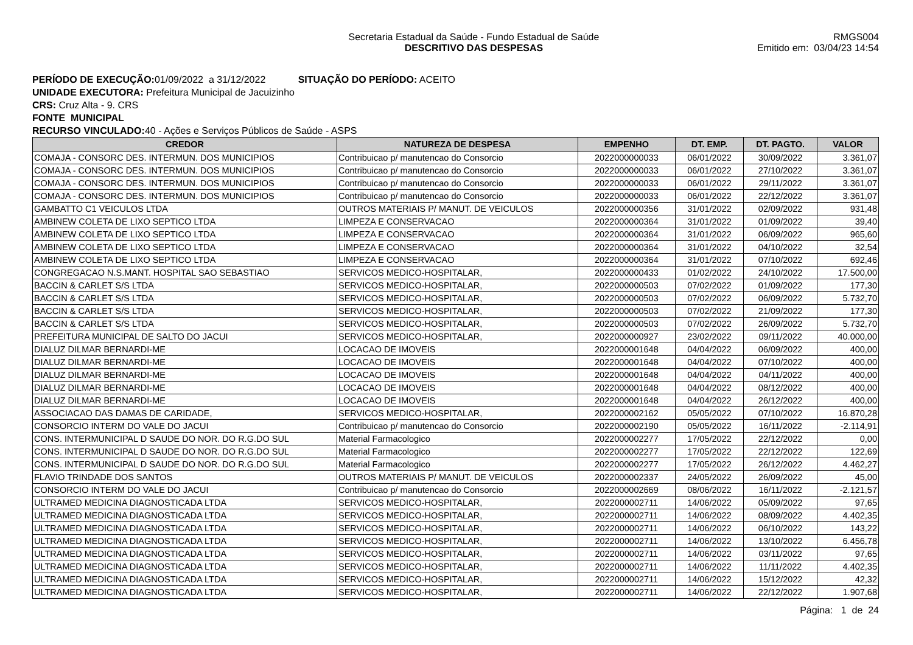Secretaria Estadual da Saúde - Fundo Estadual de Saúde
DESCRITIVO DAS DESPESAS
RMGS004
Emitido em: 03/04/23 14:54
PERÍODO DE EXECUÇÃO: 01/09/2022 a 31/12/2022 SITUAÇÃO DO PERÍODO: ACEITO
UNIDADE EXECUTORA: Prefeitura Municipal de Jacuizinho
CRS: Cruz Alta - 9. CRS
FONTE MUNICIPAL
RECURSO VINCULADO: 40 - Ações e Serviços Públicos de Saúde - ASPS
| CREDOR | NATUREZA DE DESPESA | EMPENHO | DT. EMP. | DT. PAGTO. | VALOR |
| --- | --- | --- | --- | --- | --- |
| COMAJA - CONSORC DES. INTERMUN. DOS MUNICIPIOS | Contribuicao p/ manutencao do Consorcio | 2022000000033 | 06/01/2022 | 30/09/2022 | 3.361,07 |
| COMAJA - CONSORC DES. INTERMUN. DOS MUNICIPIOS | Contribuicao p/ manutencao do Consorcio | 2022000000033 | 06/01/2022 | 27/10/2022 | 3.361,07 |
| COMAJA - CONSORC DES. INTERMUN. DOS MUNICIPIOS | Contribuicao p/ manutencao do Consorcio | 2022000000033 | 06/01/2022 | 29/11/2022 | 3.361,07 |
| COMAJA - CONSORC DES. INTERMUN. DOS MUNICIPIOS | Contribuicao p/ manutencao do Consorcio | 2022000000033 | 06/01/2022 | 22/12/2022 | 3.361,07 |
| GAMBATTO C1 VEICULOS LTDA | OUTROS MATERIAIS P/ MANUT. DE VEICULOS | 2022000000356 | 31/01/2022 | 02/09/2022 | 931,48 |
| AMBINEW COLETA DE LIXO SEPTICO LTDA | LIMPEZA E CONSERVACAO | 2022000000364 | 31/01/2022 | 01/09/2022 | 39,40 |
| AMBINEW COLETA DE LIXO SEPTICO LTDA | LIMPEZA E CONSERVACAO | 2022000000364 | 31/01/2022 | 06/09/2022 | 965,60 |
| AMBINEW COLETA DE LIXO SEPTICO LTDA | LIMPEZA E CONSERVACAO | 2022000000364 | 31/01/2022 | 04/10/2022 | 32,54 |
| AMBINEW COLETA DE LIXO SEPTICO LTDA | LIMPEZA E CONSERVACAO | 2022000000364 | 31/01/2022 | 07/10/2022 | 692,46 |
| CONGREGACAO N.S.MANT. HOSPITAL SAO SEBASTIAO | SERVICOS MEDICO-HOSPITALAR, | 2022000000433 | 01/02/2022 | 24/10/2022 | 17.500,00 |
| BACCIN & CARLET S/S LTDA | SERVICOS MEDICO-HOSPITALAR, | 2022000000503 | 07/02/2022 | 01/09/2022 | 177,30 |
| BACCIN & CARLET S/S LTDA | SERVICOS MEDICO-HOSPITALAR, | 2022000000503 | 07/02/2022 | 06/09/2022 | 5.732,70 |
| BACCIN & CARLET S/S LTDA | SERVICOS MEDICO-HOSPITALAR, | 2022000000503 | 07/02/2022 | 21/09/2022 | 177,30 |
| BACCIN & CARLET S/S LTDA | SERVICOS MEDICO-HOSPITALAR, | 2022000000503 | 07/02/2022 | 26/09/2022 | 5.732,70 |
| PREFEITURA MUNICIPAL DE SALTO DO JACUI | SERVICOS MEDICO-HOSPITALAR, | 2022000000927 | 23/02/2022 | 09/11/2022 | 40.000,00 |
| DIALUZ DILMAR BERNARDI-ME | LOCACAO DE IMOVEIS | 2022000001648 | 04/04/2022 | 06/09/2022 | 400,00 |
| DIALUZ DILMAR BERNARDI-ME | LOCACAO DE IMOVEIS | 2022000001648 | 04/04/2022 | 07/10/2022 | 400,00 |
| DIALUZ DILMAR BERNARDI-ME | LOCACAO DE IMOVEIS | 2022000001648 | 04/04/2022 | 04/11/2022 | 400,00 |
| DIALUZ DILMAR BERNARDI-ME | LOCACAO DE IMOVEIS | 2022000001648 | 04/04/2022 | 08/12/2022 | 400,00 |
| DIALUZ DILMAR BERNARDI-ME | LOCACAO DE IMOVEIS | 2022000001648 | 04/04/2022 | 26/12/2022 | 400,00 |
| ASSOCIACAO DAS DAMAS DE CARIDADE, | SERVICOS MEDICO-HOSPITALAR, | 2022000002162 | 05/05/2022 | 07/10/2022 | 16.870,28 |
| CONSORCIO INTERM DO VALE DO JACUI | Contribuicao p/ manutencao do Consorcio | 2022000002190 | 05/05/2022 | 16/11/2022 | -2.114,91 |
| CONS. INTERMUNICIPAL D SAUDE DO NOR. DO R.G.DO SUL | Material Farmacologico | 2022000002277 | 17/05/2022 | 22/12/2022 | 0,00 |
| CONS. INTERMUNICIPAL D SAUDE DO NOR. DO R.G.DO SUL | Material Farmacologico | 2022000002277 | 17/05/2022 | 22/12/2022 | 122,69 |
| CONS. INTERMUNICIPAL D SAUDE DO NOR. DO R.G.DO SUL | Material Farmacologico | 2022000002277 | 17/05/2022 | 26/12/2022 | 4.462,27 |
| FLAVIO TRINDADE DOS SANTOS | OUTROS MATERIAIS P/ MANUT. DE VEICULOS | 2022000002337 | 24/05/2022 | 26/09/2022 | 45,00 |
| CONSORCIO INTERM DO VALE DO JACUI | Contribuicao p/ manutencao do Consorcio | 2022000002669 | 08/06/2022 | 16/11/2022 | -2.121,57 |
| ULTRAMED MEDICINA DIAGNOSTICADA LTDA | SERVICOS MEDICO-HOSPITALAR, | 2022000002711 | 14/06/2022 | 05/09/2022 | 97,65 |
| ULTRAMED MEDICINA DIAGNOSTICADA LTDA | SERVICOS MEDICO-HOSPITALAR, | 2022000002711 | 14/06/2022 | 08/09/2022 | 4.402,35 |
| ULTRAMED MEDICINA DIAGNOSTICADA LTDA | SERVICOS MEDICO-HOSPITALAR, | 2022000002711 | 14/06/2022 | 06/10/2022 | 143,22 |
| ULTRAMED MEDICINA DIAGNOSTICADA LTDA | SERVICOS MEDICO-HOSPITALAR, | 2022000002711 | 14/06/2022 | 13/10/2022 | 6.456,78 |
| ULTRAMED MEDICINA DIAGNOSTICADA LTDA | SERVICOS MEDICO-HOSPITALAR, | 2022000002711 | 14/06/2022 | 03/11/2022 | 97,65 |
| ULTRAMED MEDICINA DIAGNOSTICADA LTDA | SERVICOS MEDICO-HOSPITALAR, | 2022000002711 | 14/06/2022 | 11/11/2022 | 4.402,35 |
| ULTRAMED MEDICINA DIAGNOSTICADA LTDA | SERVICOS MEDICO-HOSPITALAR, | 2022000002711 | 14/06/2022 | 15/12/2022 | 42,32 |
| ULTRAMED MEDICINA DIAGNOSTICADA LTDA | SERVICOS MEDICO-HOSPITALAR, | 2022000002711 | 14/06/2022 | 22/12/2022 | 1.907,68 |
Página: 1 de 24